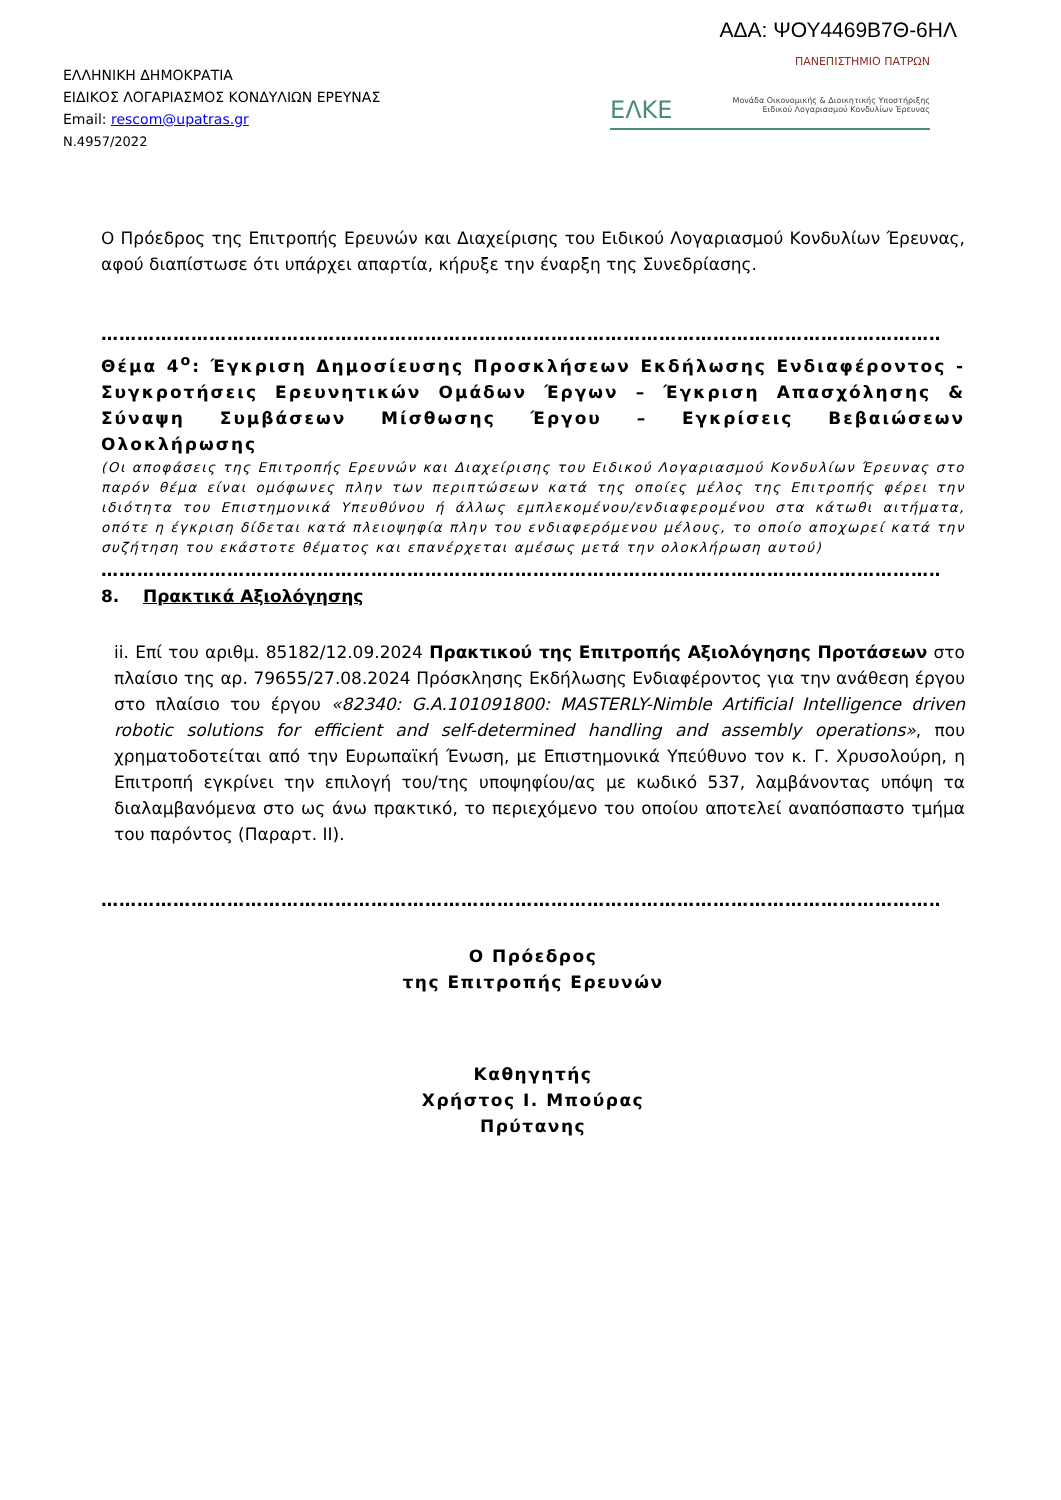ΑΔΑ: ΨΟΥ4469Β7Θ-6ΗΛ
ΕΛΛΗΝΙΚΗ ΔΗΜΟΚΡΑΤΙΑ
ΕΙΔΙΚΟΣ ΛΟΓΑΡΙΑΣΜΟΣ ΚΟΝΔΥΛΙΩΝ ΕΡΕΥΝΑΣ
Email: rescom@upatras.gr
Ν.4957/2022
ΠΑΝΕΠΙΣΤΗΜΙΟ ΠΑΤΡΩΝ
ΕΛΚΕ Μονάδα Οικονομικής & Διοικητικής Υποστήριξης
Ειδικού Λογαριασμού Κονδυλίων Έρευνας
Ο Πρόεδρος της Επιτροπής Ερευνών και Διαχείρισης του Ειδικού Λογαριασμού Κονδυλίων Έρευνας, αφού διαπίστωσε ότι υπάρχει απαρτία, κήρυξε την έναρξη της Συνεδρίασης.
……………………………………………………………………………………………………………………………
Θέμα 4<sup>ο</sup>: Έγκριση Δημοσίευσης Προσκλήσεων Εκδήλωσης Ενδιαφέροντος - Συγκροτήσεις Ερευνητικών Ομάδων Έργων – Έγκριση Απασχόλησης & Σύναψη Συμβάσεων Μίσθωσης Έργου – Εγκρίσεις Βεβαιώσεων Ολοκλήρωσης
(Οι αποφάσεις της Επιτροπής Ερευνών και Διαχείρισης του Ειδικού Λογαριασμού Κονδυλίων Έρευνας στο παρόν θέμα είναι ομόφωνες πλην των περιπτώσεων κατά της οποίες μέλος της Επιτροπής φέρει την ιδιότητα του Επιστημονικά Υπευθύνου ή άλλως εμπλεκομένου/ενδιαφερομένου στα κάτωθι αιτήματα, οπότε η έγκριση δίδεται κατά πλειοψηφία πλην του ενδιαφερόμενου μέλους, το οποίο αποχωρεί κατά την συζήτηση του εκάστοτε θέματος και επανέρχεται αμέσως μετά την ολοκλήρωση αυτού)
……………………………………………………………………………………………………………………………
8. Πρακτικά Αξιολόγησης
ii. Επί του αριθμ. 85182/12.09.2024 Πρακτικού της Επιτροπής Αξιολόγησης Προτάσεων στο πλαίσιο της αρ. 79655/27.08.2024 Πρόσκλησης Εκδήλωσης Ενδιαφέροντος για την ανάθεση έργου στο πλαίσιο του έργου «82340: G.A.101091800: MASTERLY-Nimble Artificial Intelligence driven robotic solutions for efficient and self-determined handling and assembly operations», που χρηματοδοτείται από την Ευρωπαϊκή Ένωση, με Επιστημονικά Υπεύθυνο τον κ. Γ. Χρυσολούρη, η Επιτροπή εγκρίνει την επιλογή του/της υποψηφίου/ας με κωδικό 537, λαμβάνοντας υπόψη τα διαλαμβανόμενα στο ως άνω πρακτικό, το περιεχόμενο του οποίου αποτελεί αναπόσπαστο τμήμα του παρόντος (Παραρτ. ΙΙ).
……………………………………………………………………………………………………………………………
Ο Πρόεδρος
της Επιτροπής Ερευνών
Καθηγητής
Χρήστος Ι. Μπούρας
Πρύτανης